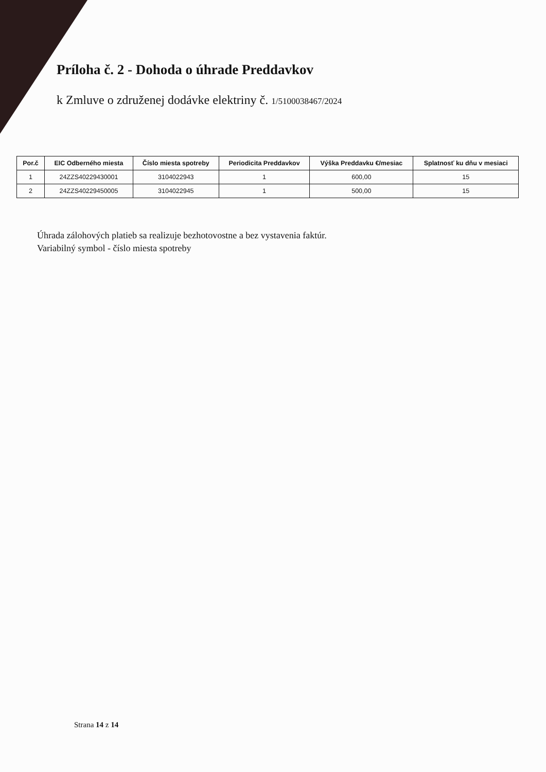Príloha č. 2 - Dohoda o úhrade Preddavkov
k Zmluve o združenej dodávke elektriny č. 1/5100038467/2024
| Por.č | EIC Odberného miesta | Číslo miesta spotreby | Periodicita Preddavkov | Výška Preddavku €/mesiac | Splatnosť ku dňu v mesiaci |
| --- | --- | --- | --- | --- | --- |
| 1 | 24ZZS40229430001 | 3104022943 | 1 | 600,00 | 15 |
| 2 | 24ZZS40229450005 | 3104022945 | 1 | 500,00 | 15 |
Úhrada zálohových platieb sa realizuje bezhotovostne a bez vystavenia faktúr.
Variabilný symbol - číslo miesta spotreby
Strana 14 z 14